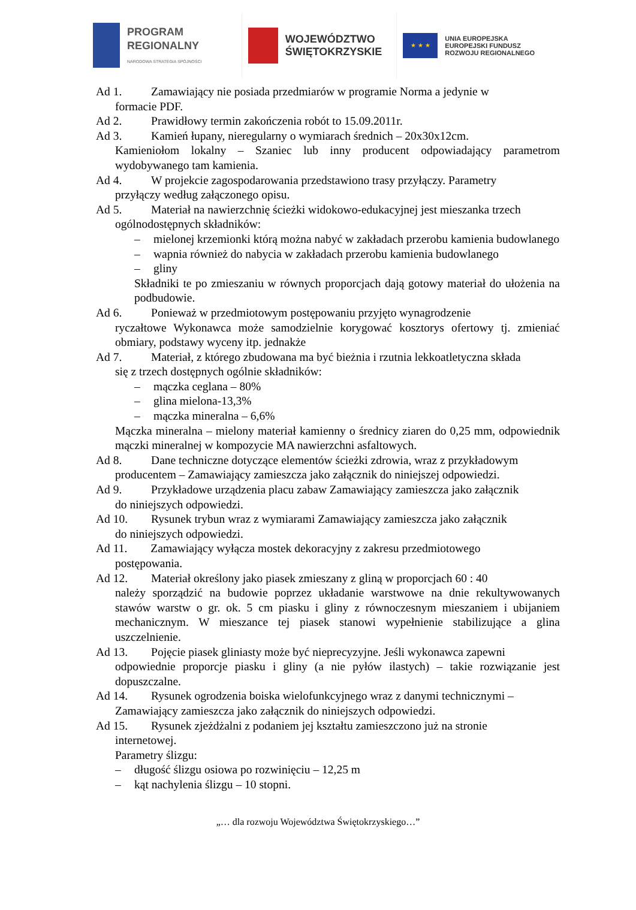PROGRAM
REGIONALNY
NARODOWA STRATEGIA SPÓJNOŚCI
WOJEWÓDZTWO
ŚWIĘTOKRZYSKIE
★ ★ ★
UNIA EUROPEJSKA
EUROPEJSKI FUNDUSZ
ROZWOJU REGIONALNEGO
Ad 1. Zamawiający nie posiada przedmiarów w programie Norma a jedynie w
formacie PDF.
Ad 2. Prawidłowy termin zakończenia robót to 15.09.2011r.
Ad 3. Kamień łupany, nieregularny o wymiarach średnich – 20x30x12cm.
Kamieniołom lokalny – Szaniec lub inny producent odpowiadający parametrom wydobywanego tam kamienia.
Ad 4. W projekcie zagospodarowania przedstawiono trasy przyłączy. Parametry
przyłączy według załączonego opisu.
Ad 5. Materiał na nawierzchnię ścieżki widokowo-edukacyjnej jest mieszanka trzech
ogólnodostępnych składników:
– mielonej krzemionki którą można nabyć w zakładach przerobu kamienia budowlanego
– wapnia również do nabycia w zakładach przerobu kamienia budowlanego
– gliny
Składniki te po zmieszaniu w równych proporcjach dają gotowy materiał do ułożenia na podbudowie.
Ad 6. Ponieważ w przedmiotowym postępowaniu przyjęto wynagrodzenie
ryczałtowe Wykonawca może samodzielnie korygować kosztorys ofertowy tj. zmieniać obmiary, podstawy wyceny itp. jednakże
Ad 7. Materiał, z którego zbudowana ma być bieżnia i rzutnia lekkoatletyczna składa
się z trzech dostępnych ogólnie składników:
– mączka ceglana – 80%
– glina mielona-13,3%
– mączka mineralna – 6,6%
Mączka mineralna – mielony materiał kamienny o średnicy ziaren do 0,25 mm, odpowiednik mączki mineralnej w kompozycie MA nawierzchni asfaltowych.
Ad 8. Dane techniczne dotyczące elementów ścieżki zdrowia, wraz z przykładowym
producentem – Zamawiający zamieszcza jako załącznik do niniejszej odpowiedzi.
Ad 9. Przykładowe urządzenia placu zabaw Zamawiający zamieszcza jako załącznik
do niniejszych odpowiedzi.
Ad 10. Rysunek trybun wraz z wymiarami Zamawiający zamieszcza jako załącznik
do niniejszych odpowiedzi.
Ad 11. Zamawiający wyłącza mostek dekoracyjny z zakresu przedmiotowego
postępowania.
Ad 12. Materiał określony jako piasek zmieszany z gliną w proporcjach 60 : 40
należy sporządzić na budowie poprzez układanie warstwowe na dnie rekultywowanych stawów warstw o gr. ok. 5 cm piasku i gliny z równoczesnym mieszaniem i ubijaniem mechanicznym. W mieszance tej piasek stanowi wypełnienie stabilizujące a glina uszczelnienie.
Ad 13. Pojęcie piasek gliniasty może być nieprecyzyjne. Jeśli wykonawca zapewni
odpowiednie proporcje piasku i gliny (a nie pyłów ilastych) – takie rozwiązanie jest dopuszczalne.
Ad 14. Rysunek ogrodzenia boiska wielofunkcyjnego wraz z danymi technicznymi –
Zamawiający zamieszcza jako załącznik do niniejszych odpowiedzi.
Ad 15. Rysunek zjeżdżalni z podaniem jej kształtu zamieszczono już na stronie
internetowej.
Parametry ślizgu:
– długość ślizgu osiowa po rozwinięciu – 12,25 m
– kąt nachylenia ślizgu – 10 stopni.
„… dla rozwoju Województwa Świętokrzyskiego…”